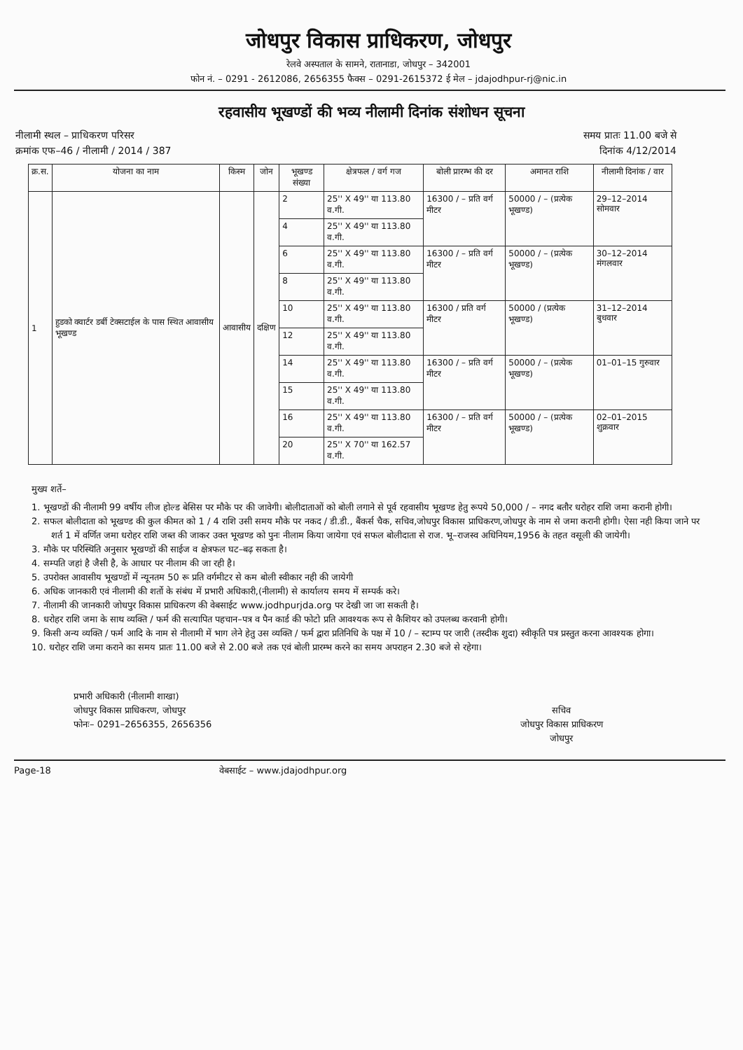जोधपुर विकास प्राधिकरण, जोधपुर
रेलवे अस्पताल के सामने, रातानाडा, जोधपुर – 342001
फोन नं. – 0291 - 2612086, 2656355 फैक्स – 0291-2615372 ई मेल – jdajodhpur-rj@nic.in
रहवासीय भूखण्डों की भव्य नीलामी दिनांक संशोधन सूचना
नीलामी स्थल – प्राधिकरण परिसर
क्रमांक एफ–46 / नीलामी / 2014 / 387
समय प्रातः 11.00 बजे से
दिनांक 4/12/2014
| क्र.स. | योजना का नाम | किस्म | जोन | भूखण्ड संख्या | क्षेत्रफल / वर्ग गज | बोली प्रारम्भ की दर | अमानत राशि | नीलामी दिनांक / वार |
| --- | --- | --- | --- | --- | --- | --- | --- | --- |
| 1 | हुडको क्वार्टर डर्बी टेक्सटाईल के पास स्थित आवासीय भूखण्ड | आवासीय | दक्षिण | 2 | 25'' X 49'' या 113.80 व.गी. | 16300 / – प्रति वर्ग मीटर | 50000 / – (प्रत्येक भूखण्ड) | 29–12–2014 सोमवार |
| | | | | 4 | 25'' X 49'' या 113.80 व.गी. | | | |
| | | | | 6 | 25'' X 49'' या 113.80 व.गी. | 16300 / – प्रति वर्ग मीटर | 50000 / – (प्रत्येक भूखण्ड) | 30–12–2014 मंगलवार |
| | | | | 8 | 25'' X 49'' या 113.80 व.गी. | | | |
| | | | | 10 | 25'' X 49'' या 113.80 व.गी. | 16300 / प्रति वर्ग मीटर | 50000 / (प्रत्येक भूखण्ड) | 31–12–2014 बुधवार |
| | | | | 12 | 25'' X 49'' या 113.80 व.गी. | | | |
| | | | | 14 | 25'' X 49'' या 113.80 व.गी. | 16300 / – प्रति वर्ग मीटर | 50000 / – (प्रत्येक भूखण्ड) | 01–01–15 गुरुवार |
| | | | | 15 | 25'' X 49'' या 113.80 व.गी. | | | |
| | | | | 16 | 25'' X 49'' या 113.80 व.गी. | 16300 / – प्रति वर्ग मीटर | 50000 / – (प्रत्येक भूखण्ड) | 02–01–2015 शुक्रवार |
| | | | | 20 | 25'' X 70'' या 162.57 व.गी. | | | |
मुख्य शर्ते–
1. भूखण्डों की नीलामी 99 वर्षीय लीज होल्ड बेसिस पर मौके पर की जावेगी। बोलीदाताओं को बोली लगाने से पूर्व रहवासीय भूखण्ड हेतु रूपये 50,000 / – नगद बतौर धरोहर राशि जमा करानी होगी।
2. सफल बोलीदाता को भूखण्ड की कुल कीमत को 1 / 4 राशि उसी समय मौके पर नकद / डी.डी., बैंकर्स चैक, सचिव,जोधपुर विकास प्राधिकरण,जोधपुर के नाम से जमा करानी होगी। ऐसा नही किया जाने पर शर्त 1 में वर्णित जमा धरोहर राशि जब्त की जाकर उक्त भूखण्ड को पुनः नीलाम किया जायेगा एवं सफल बोलीदाता से राज. भू–राजस्व अधिनियम,1956 के तहत वसूली की जायेगी।
3. मौके पर परिस्थिति अनुसार भूखण्डों की साईज व क्षेत्रफल घट–बढ़ सकता है।
4. सम्पति जहां है जैसी है, के आधार पर नीलाम की जा रही है।
5. उपरोक्त आवासीय भूखण्डों में न्यूनतम 50 रू प्रति वर्गमीटर से कम बोली स्वीकार नही की जायेगी
6. अधिक जानकारी एवं नीलामी की शर्तो के संबंध में प्रभारी अधिकारी,(नीलामी) से कार्यालय समय में सम्पर्क करे।
7. नीलामी की जानकारी जोधपुर विकास प्राधिकरण की वेबसाईट www.jodhpurjda.org पर देखी जा जा सकती है।
8. धरोहर राशि जमा के साथ व्यक्ति / फर्म की सत्यापित पहचान–पत्र व पैन कार्ड की फोटो प्रति आवश्यक रूप से कैशियर को उपलब्ध करवानी होगी।
9. किसी अन्य व्यक्ति / फर्म आदि के नाम से नीलामी में भाग लेने हेतु उस व्यक्ति / फर्म द्वारा प्रतिनिधि के पक्ष में 10 / – स्टाम्प पर जारी (तस्दीक शुदा) स्वीकृति पत्र प्रस्तुत करना आवश्यक होगा।
10. धरोहर राशि जमा कराने का समय प्रातः 11.00 बजे से 2.00 बजे तक एवं बोली प्रारम्भ करने का समय अपराहन 2.30 बजे से रहेगा।
प्रभारी अधिकारी (नीलामी शाखा)
जोधपुर विकास प्राधिकरण, जोधपुर
फोनः– 0291–2656355, 2656356
सचिव
जोधपुर विकास प्राधिकरण
जोधपुर
Page-18 वेबसाईट – www.jdajodhpur.org